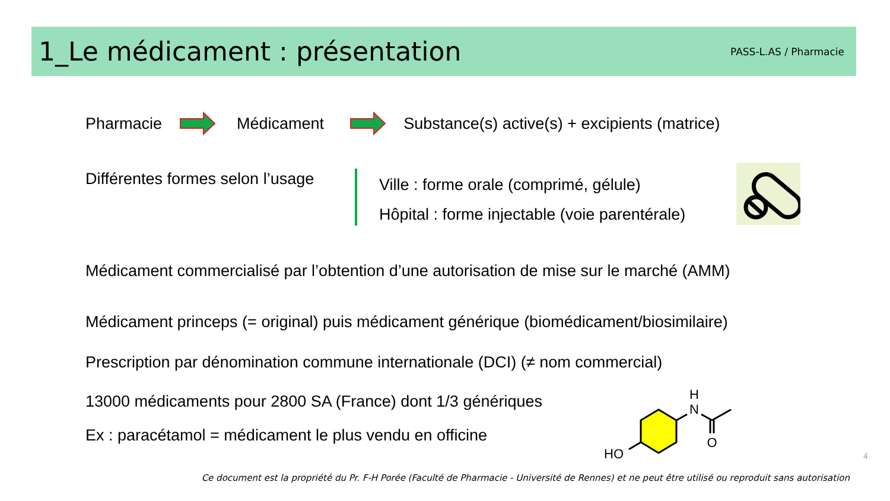1_Le médicament : présentation
PASS-L.AS / Pharmacie
Pharmacie Médicament Substance(s) active(s) + excipients (matrice)
Différentes formes selon l’usage
Ville : forme orale (comprimé, gélule)
Hôpital : forme injectable (voie parentérale)
Médicament commercialisé par l’obtention d’une autorisation de mise sur le marché (AMM)
Médicament princeps (= original) puis médicament générique (biomédicament/biosimilaire)
Prescription par dénomination commune internationale (DCI) (≠ nom commercial)
13000 médicaments pour 2800 SA (France) dont 1/3 génériques
Ex : paracétamol = médicament le plus vendu en officine
H
N
O
HO
4
Ce document est la propriété du Pr. F-H Porée (Faculté de Pharmacie - Université de Rennes) et ne peut être utilisé ou reproduit sans autorisation